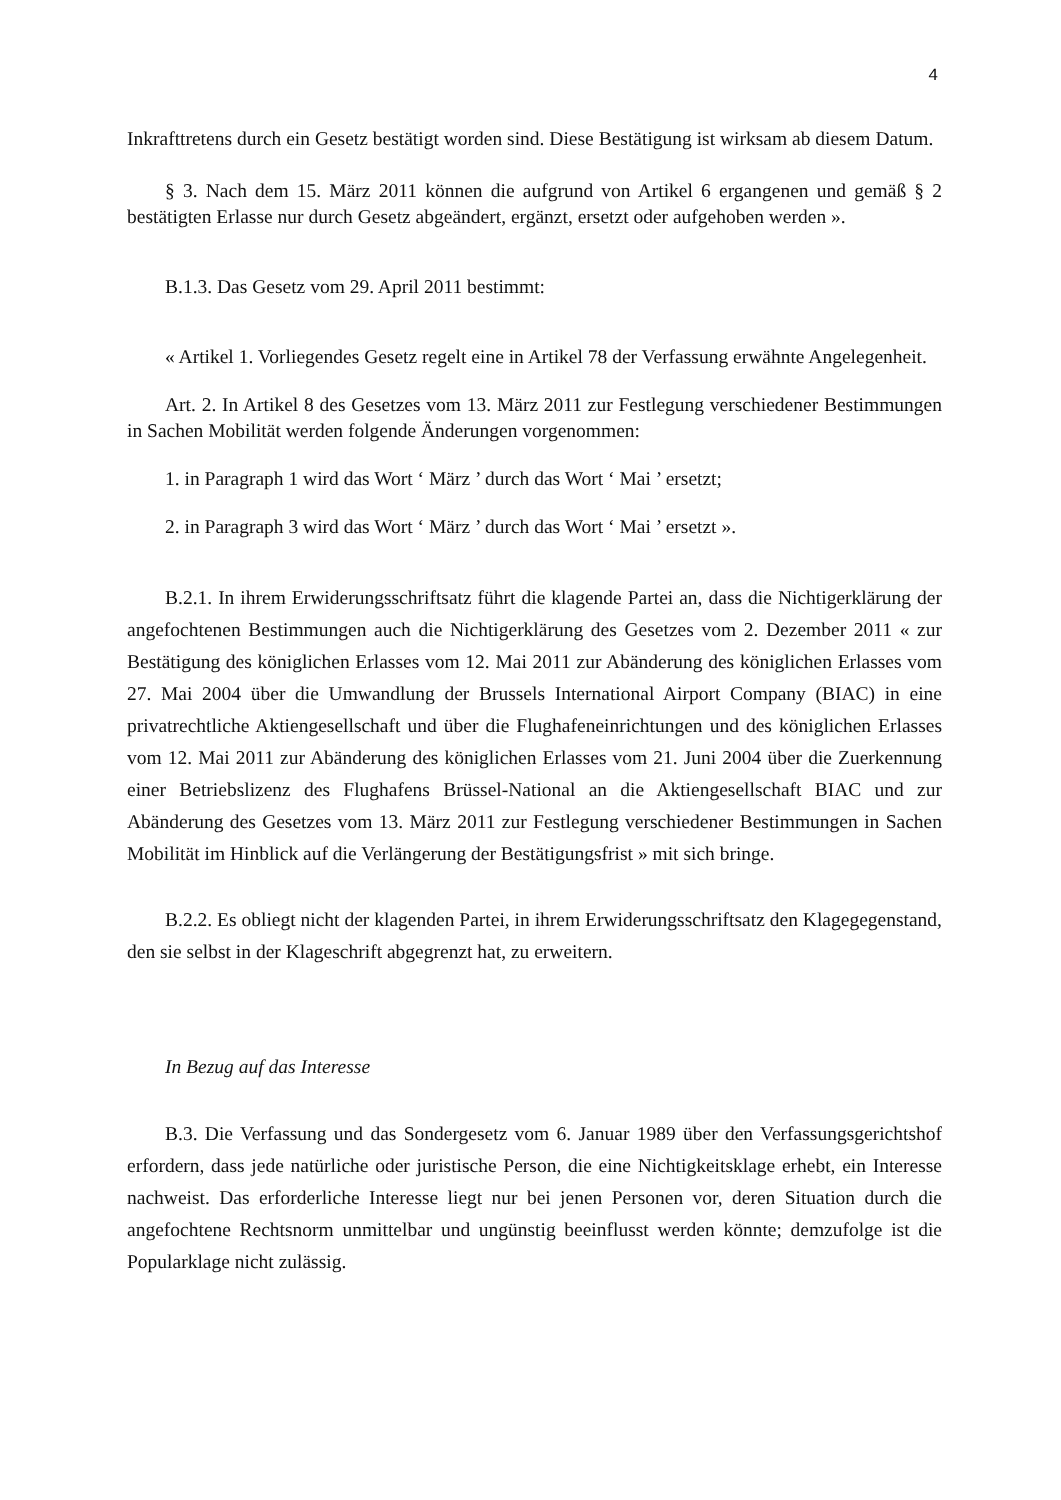4
Inkrafttretens durch ein Gesetz bestätigt worden sind. Diese Bestätigung ist wirksam ab diesem Datum.
§ 3. Nach dem 15. März 2011 können die aufgrund von Artikel 6 ergangenen und gemäß § 2 bestätigten Erlasse nur durch Gesetz abgeändert, ergänzt, ersetzt oder aufgehoben werden ».
B.1.3. Das Gesetz vom 29. April 2011 bestimmt:
« Artikel 1. Vorliegendes Gesetz regelt eine in Artikel 78 der Verfassung erwähnte Angelegenheit.
Art. 2. In Artikel 8 des Gesetzes vom 13. März 2011 zur Festlegung verschiedener Bestimmungen in Sachen Mobilität werden folgende Änderungen vorgenommen:
1. in Paragraph 1 wird das Wort ‘ März ’ durch das Wort ‘ Mai ’ ersetzt;
2. in Paragraph 3 wird das Wort ‘ März ’ durch das Wort ‘ Mai ’ ersetzt ».
B.2.1. In ihrem Erwiderungsschriftsatz führt die klagende Partei an, dass die Nichtigerklärung der angefochtenen Bestimmungen auch die Nichtigerklärung des Gesetzes vom 2. Dezember 2011 « zur Bestätigung des königlichen Erlasses vom 12. Mai 2011 zur Abänderung des königlichen Erlasses vom 27. Mai 2004 über die Umwandlung der Brussels International Airport Company (BIAC) in eine privatrechtliche Aktiengesellschaft und über die Flughafeneinrichtungen und des königlichen Erlasses vom 12. Mai 2011 zur Abänderung des königlichen Erlasses vom 21. Juni 2004 über die Zuerkennung einer Betriebslizenz des Flughafens Brüssel-National an die Aktiengesellschaft BIAC und zur Abänderung des Gesetzes vom 13. März 2011 zur Festlegung verschiedener Bestimmungen in Sachen Mobilität im Hinblick auf die Verlängerung der Bestätigungsfrist » mit sich bringe.
B.2.2. Es obliegt nicht der klagenden Partei, in ihrem Erwiderungsschriftsatz den Klagegegenstand, den sie selbst in der Klageschrift abgegrenzt hat, zu erweitern.
In Bezug auf das Interesse
B.3. Die Verfassung und das Sondergesetz vom 6. Januar 1989 über den Verfassungsgerichtshof erfordern, dass jede natürliche oder juristische Person, die eine Nichtigkeitsklage erhebt, ein Interesse nachweist. Das erforderliche Interesse liegt nur bei jenen Personen vor, deren Situation durch die angefochtene Rechtsnorm unmittelbar und ungünstig beeinflusst werden könnte; demzufolge ist die Popularklage nicht zulässig.